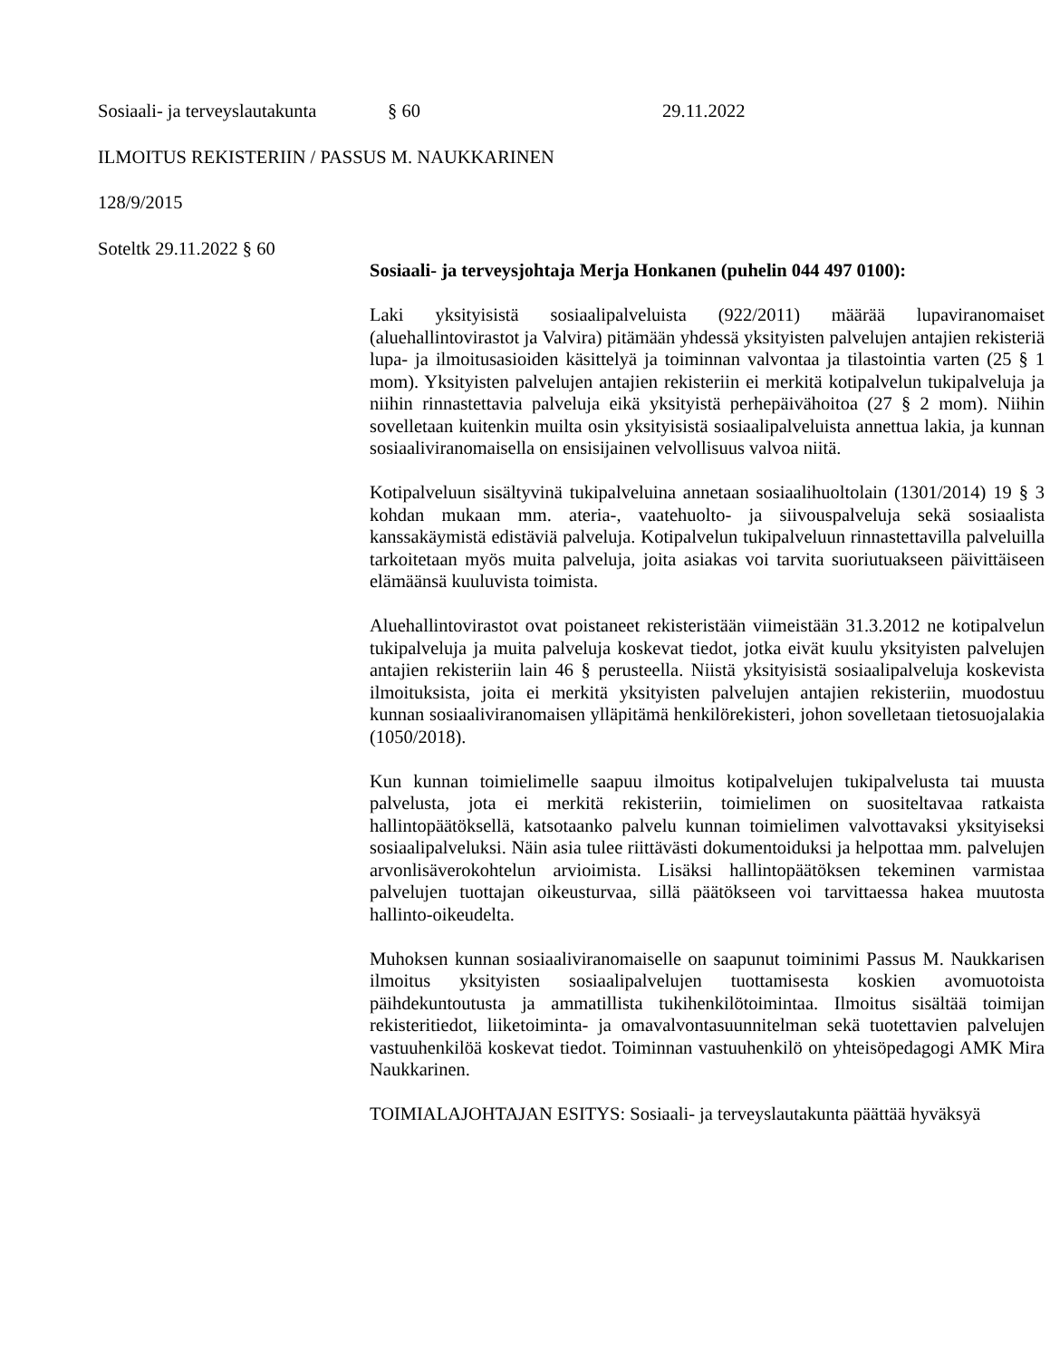Sosiaali- ja terveyslautakunta § 60 29.11.2022
ILMOITUS REKISTERIIN / PASSUS M. NAUKKARINEN
128/9/2015
Soteltk 29.11.2022 § 60
Sosiaali- ja terveysjohtaja Merja Honkanen (puhelin 044 497 0100):
Laki yksityisistä sosiaalipalveluista (922/2011) määrää lupaviranomaiset (aluehallintovirastot ja Valvira) pitämään yhdessä yksityisten palvelujen antajien rekisteriä lupa- ja ilmoitusasioiden käsittelyä ja toiminnan valvontaa ja tilastointia varten (25 § 1 mom). Yksityisten palvelujen antajien rekisteriin ei merkitä kotipalvelun tukipalveluja ja niihin rinnastettavia palveluja eikä yksityistä perhepäivähoitoa (27 § 2 mom). Niihin sovelletaan kuitenkin muilta osin yksityisistä sosiaalipalveluista annettua lakia, ja kunnan sosiaaliviranomaisella on ensisijainen velvollisuus valvoa niitä.
Kotipalveluun sisältyvinä tukipalveluina annetaan sosiaalihuoltolain (1301/2014) 19 § 3 kohdan mukaan mm. ateria-, vaatehuolto- ja siivouspalveluja sekä sosiaalista kanssakäymistä edistäviä palveluja. Kotipalvelun tukipalveluun rinnastettavilla palveluilla tarkoitetaan myös muita palveluja, joita asiakas voi tarvita suoriutuakseen päivittäiseen elämäänsä kuuluvista toimista.
Aluehallintovirastot ovat poistaneet rekisteristään viimeistään 31.3.2012 ne kotipalvelun tukipalveluja ja muita palveluja koskevat tiedot, jotka eivät kuulu yksityisten palvelujen antajien rekisteriin lain 46 § perusteella. Niistä yksityisistä sosiaalipalveluja koskevista ilmoituksista, joita ei merkitä yksityisten palvelujen antajien rekisteriin, muodostuu kunnan sosiaaliviranomaisen ylläpitämä henkilörekisteri, johon sovelletaan tietosuojalakia (1050/2018).
Kun kunnan toimielimelle saapuu ilmoitus kotipalvelujen tukipalvelusta tai muusta palvelusta, jota ei merkitä rekisteriin, toimielimen on suositeltavaa ratkaista hallintopäätöksellä, katsotaanko palvelu kunnan toimielimen valvottavaksi yksityiseksi sosiaalipalveluksi. Näin asia tulee riittävästi dokumentoiduksi ja helpottaa mm. palvelujen arvonlisäverokohtelun arvioimista. Lisäksi hallintopäätöksen tekeminen varmistaa palvelujen tuottajan oikeusturvaa, sillä päätökseen voi tarvittaessa hakea muutosta hallinto-oikeudelta.
Muhoksen kunnan sosiaaliviranomaiselle on saapunut toiminimi Passus M. Naukkarisen ilmoitus yksityisten sosiaalipalvelujen tuottamisesta koskien avomuotoista päihdekuntoutusta ja ammatillista tukihenkilötoimintaa. Ilmoitus sisältää toimijan rekisteritiedot, liiketoiminta- ja omavalvontasuunnitelman sekä tuotettavien palvelujen vastuuhenkilöä koskevat tiedot. Toiminnan vastuuhenkilö on yhteisöpedagogi AMK Mira Naukkarinen.
TOIMIALAJOHTAJAN ESITYS: Sosiaali- ja terveyslautakunta päättää hyväksyä